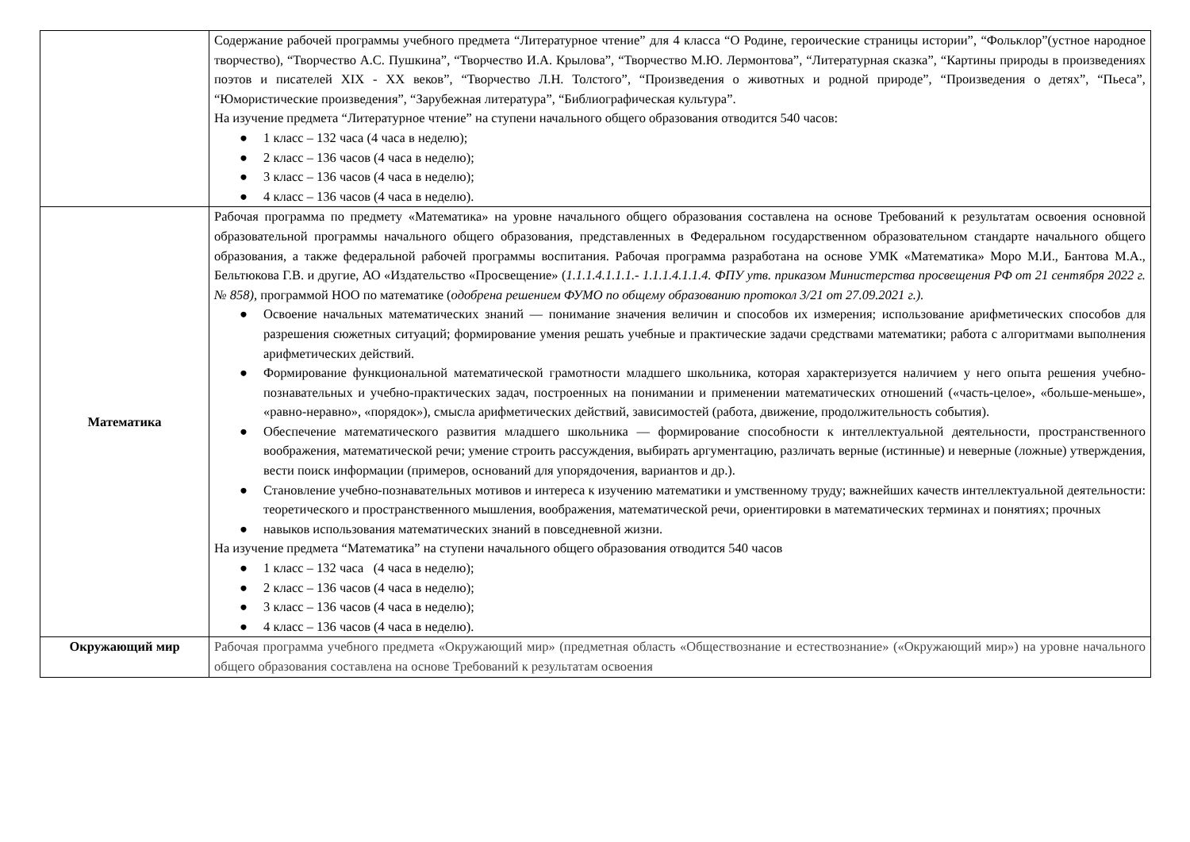| | Содержание рабочей программы учебного предмета “Литературное чтение” для 4 класса “О Родине, героические страницы истории”, “Фольклор”(устное народное творчество), “Творчество А.С. Пушкина”, “Творчество И.А. Крылова”, “Творчество М.Ю. Лермонтова”, “Литературная сказка”, “Картины природы в произведениях поэтов и писателей XIX - XX веков”, “Творчество Л.Н. Толстого”, “Произведения о животных и родной природе”, “Произведения о детях”, “Пьеса”, “Юмористические произведения”, “Зарубежная литература”, “Библиографическая культура”. На изучение предмета “Литературное чтение” на ступени начального общего образования отводится 540 часов: ● 1 класс – 132 часа (4 часа в неделю); ● 2 класс – 136 часов (4 часа в неделю); ● 3 класс – 136 часов (4 часа в неделю); ● 4 класс – 136 часов (4 часа в неделю). |
| Математика | Рабочая программа по предмету «Математика» на уровне начального общего образования составлена на основе Требований к результатам освоения основной образовательной программы начального общего образования, представленных в Федеральном государственном образовательном стандарте начального общего образования, а также федеральной рабочей программы воспитания. Рабочая программа разработана на основе УМК «Математика» Моро М.И., Бантова М.А., Бельтюкова Г.В. и другие, АО «Издательство «Просвещение» ( 1.1.1.4.1.1.1.- 1.1.1.4.1.1.4. ФПУ утв. приказом Министерства просвещения РФ от 21 сентября 2022 г. № 858), программой НОО по математике ( одобрена решением ФУМО по общему образованию протокол 3/21 от 27.09.2021 г.). ● Освоение начальных математических знаний — понимание значения величин и способов их измерения; использование арифметических способов для разрешения сюжетных ситуаций; формирование умения решать учебные и практические задачи средствами математики; работа с алгоритмами выполнения арифметических действий. ● Формирование функциональной математической грамотности младшего школьника, которая характеризуется наличием у него опыта решения учебно-познавательных и учебно-практических задач, построенных на понимании и применении математических отношений («часть-целое», «больше-меньше», «равно-неравно», «порядок»), смысла арифметических действий, зависимостей (работа, движение, продолжительность события). ● Обеспечение математического развития младшего школьника — формирование способности к интеллектуальной деятельности, пространственного воображения, математической речи; умение строить рассуждения, выбирать аргументацию, различать верные (истинные) и неверные (ложные) утверждения, вести поиск информации (примеров, оснований для упорядочения, вариантов и др.). ● Становление учебно-познавательных мотивов и интереса к изучению математики и умственному труду; важнейших качеств интеллектуальной деятельности: теоретического и пространственного мышления, воображения, математической речи, ориентировки в математических терминах и понятиях; прочных ● навыков использования математических знаний в повседневной жизни. На изучение предмета “Математика” на ступени начального общего образования отводится 540 часов ● 1 класс – 132 часа (4 часа в неделю); ● 2 класс – 136 часов (4 часа в неделю); ● 3 класс – 136 часов (4 часа в неделю); ● 4 класс – 136 часов (4 часа в неделю). |
| Окружающий мир | Рабочая программа учебного предмета «Окружающий мир» (предметная область «Обществознание и естествознание» («Окружающий мир») на уровне начального общего образования составлена на основе Требований к результатам освоения |